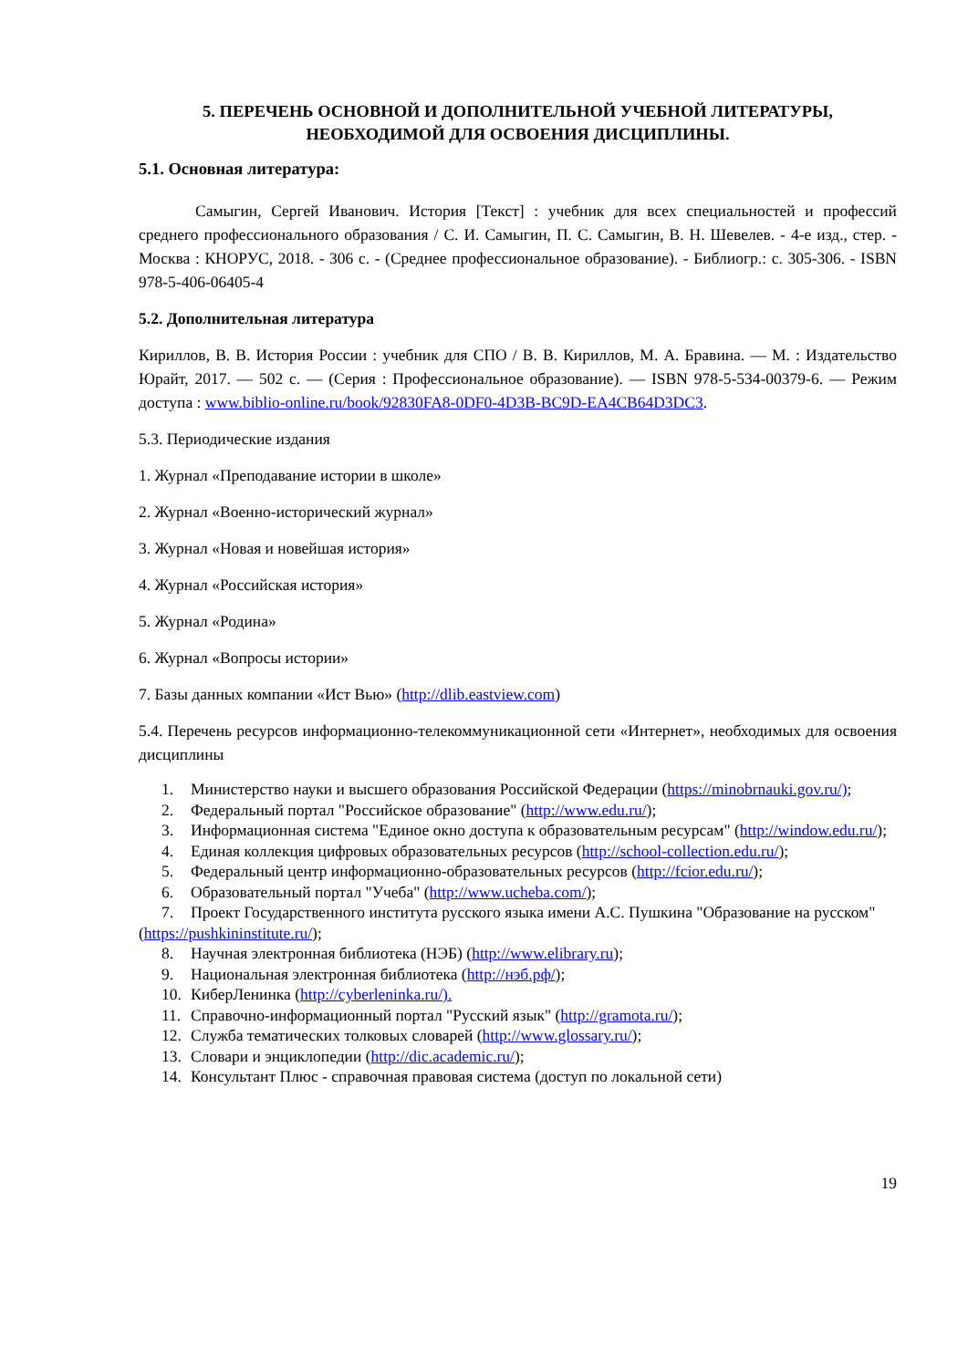5. ПЕРЕЧЕНЬ ОСНОВНОЙ И ДОПОЛНИТЕЛЬНОЙ УЧЕБНОЙ ЛИТЕРАТУРЫ, НЕОБХОДИМОЙ ДЛЯ ОСВОЕНИЯ ДИСЦИПЛИНЫ.
5.1. Основная литература:
Самыгин, Сергей Иванович. История [Текст] : учебник для всех специальностей и профессий среднего профессионального образования / С. И. Самыгин, П. С. Самыгин, В. Н. Шевелев. - 4-е изд., стер. - Москва : КНОРУС, 2018. - 306 с. - (Среднее профессиональное образование). - Библиогр.: с. 305-306. - ISBN 978-5-406-06405-4
5.2. Дополнительная литература
Кириллов, В. В. История России : учебник для СПО / В. В. Кириллов, М. А. Бравина. — М. : Издательство Юрайт, 2017. — 502 с. — (Серия : Профессиональное образование). — ISBN 978-5-534-00379-6. — Режим доступа : www.biblio-online.ru/book/92830FA8-0DF0-4D3B-BC9D-EA4CB64D3DC3.
5.3. Периодические издания
1. Журнал «Преподавание истории в школе»
2. Журнал «Военно-исторический журнал»
3. Журнал «Новая и новейшая история»
4. Журнал «Российская история»
5. Журнал «Родина»
6. Журнал «Вопросы истории»
7. Базы данных компании «Ист Вью» (http://dlib.eastview.com)
5.4. Перечень ресурсов информационно-телекоммуникационной сети «Интернет», необходимых для освоения дисциплины
1. Министерство науки и высшего образования Российской Федерации (https://minobrnauki.gov.ru/);
2. Федеральный портал "Российское образование" (http://www.edu.ru/);
3. Информационная система "Единое окно доступа к образовательным ресурсам" (http://window.edu.ru/);
4. Единая коллекция цифровых образовательных ресурсов (http://school-collection.edu.ru/);
5. Федеральный центр информационно-образовательных ресурсов (http://fcior.edu.ru/);
6. Образовательный портал "Учеба" (http://www.ucheba.com/);
7. Проект Государственного института русского языка имени А.С. Пушкина "Образование на русском" (https://pushkininstitute.ru/);
8. Научная электронная библиотека (НЭБ) (http://www.elibrary.ru);
9. Национальная электронная библиотека (http://нэб.рф/);
10. КиберЛенинка (http://cyberleninka.ru/).
11. Справочно-информационный портал "Русский язык" (http://gramota.ru/);
12. Служба тематических толковых словарей (http://www.glossary.ru/);
13. Словари и энциклопедии (http://dic.academic.ru/);
14. Консультант Плюс - справочная правовая система (доступ по локальной сети)
19